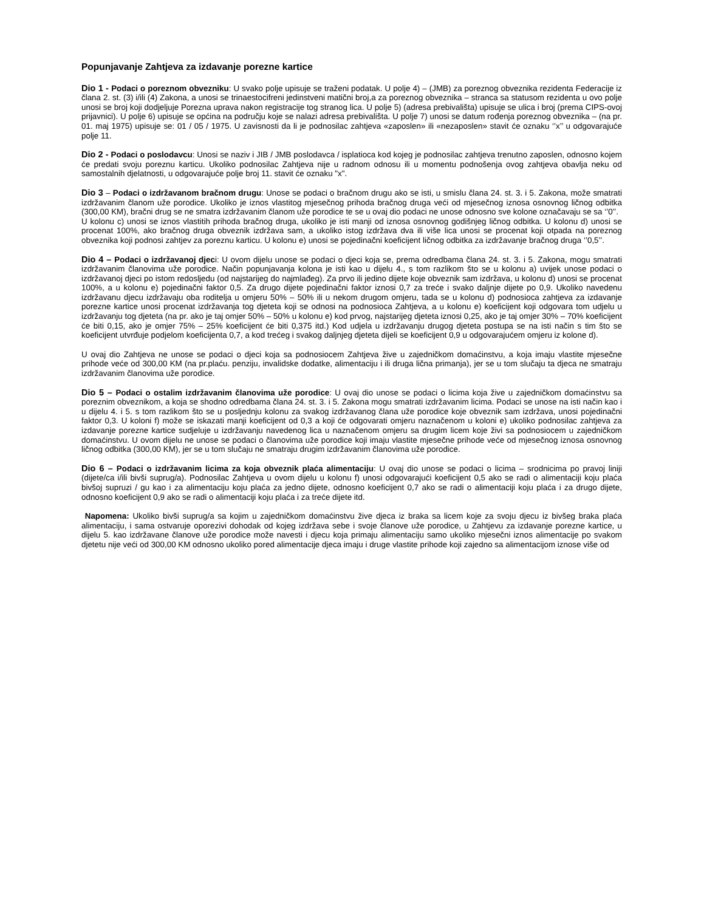Popunjavanje Zahtjeva za izdavanje porezne kartice
Dio 1 - Podaci o poreznom obvezniku: U svako polje upisuje se traženi podatak. U polje 4) – (JMB) za poreznog obveznika rezidenta Federacije iz člana 2. st. (3) i/ili (4) Zakona, a unosi se trinaestocifreni jedinstveni matični broj,a za poreznog obveznika – stranca sa statusom rezidenta u ovo polje unosi se broj koji dodjeljuje Porezna uprava nakon registracije tog stranog lica. U polje 5) (adresa prebivališta) upisuje se ulica i broj (prema CIPS-ovoj prijavnici). U polje 6) upisuje se općina na području koje se nalazi adresa prebivališta. U polje 7) unosi se datum rođenja poreznog obveznika – (na pr. 01. maj 1975) upisuje se: 01 / 05 / 1975. U zavisnosti da li je podnosilac zahtjeva «zaposlen» ili «nezaposlen» stavit će oznaku ‘’x’’ u odgovarajuće polje 11.
Dio 2 - Podaci o poslodavcu: Unosi se naziv i JIB / JMB poslodavca / isplatioca kod kojeg je podnosilac zahtjeva trenutno zaposlen, odnosno kojem će predati svoju poreznu karticu. Ukoliko podnosilac Zahtjeva nije u radnom odnosu ili u momentu podnošenja ovog zahtjeva obavlja neku od samostalnih djelatnosti, u odgovarajuće polje broj 11. stavit će oznaku "x".
Dio 3 – Podaci o izdržavanom bračnom drugu: Unose se podaci o bračnom drugu ako se isti, u smislu člana 24. st. 3. i 5. Zakona, može smatrati izdržavanim članom uže porodice. Ukoliko je iznos vlastitog mjesečnog prihoda bračnog druga veći od mjesečnog iznosa osnovnog ličnog odbitka (300,00 KM), bračni drug se ne smatra izdržavanim članom uže porodice te se u ovaj dio podaci ne unose odnosno sve kolone označavaju se sa ‘’0’’.
U kolonu c) unosi se iznos vlastitih prihoda bračnog druga, ukoliko je isti manji od iznosa osnovnog godišnjeg ličnog odbitka. U kolonu d) unosi se procenat 100%, ako bračnog druga obveznik izdržava sam, a ukoliko istog izdržava dva ili više lica unosi se procenat koji otpada na poreznog obveznika koji podnosi zahtjev za poreznu karticu. U kolonu e) unosi se pojedinačni koeficijent ličnog odbitka za izdržavanje bračnog druga ‘’0,5’’.
Dio 4 – Podaci o izdržavanoj djeci: U ovom dijelu unose se podaci o djeci koja se, prema odredbama člana 24. st. 3. i 5. Zakona, mogu smatrati izdržavanim članovima uže porodice. Način popunjavanja kolona je isti kao u dijelu 4., s tom razlikom što se u kolonu a) uvijek unose podaci o izdržavanoj djeci po istom redosljedu (od najstarijeg do najmlađeg). Za prvo ili jedino dijete koje obveznik sam izdržava, u kolonu d) unosi se procenat 100%, a u kolonu e) pojedinačni faktor 0,5. Za drugo dijete pojedinačni faktor iznosi 0,7 za treće i svako daljnje dijete po 0,9. Ukoliko navedenu izdržavanu djecu izdržavaju oba roditelja u omjeru 50% – 50% ili u nekom drugom omjeru, tada se u kolonu d) podnosioca zahtjeva za izdavanje porezne kartice unosi procenat izdržavanja tog djeteta koji se odnosi na podnosioca Zahtjeva, a u kolonu e) koeficijent koji odgovara tom udjelu u izdržavanju tog djeteta (na pr. ako je taj omjer 50% – 50% u kolonu e) kod prvog, najstarijeg djeteta iznosi 0,25, ako je taj omjer 30% – 70% koeficijent će biti 0,15, ako je omjer 75% – 25% koeficijent će biti 0,375 itd.) Kod udjela u izdržavanju drugog djeteta postupa se na isti način s tim što se koeficijent utvrđuje podjelom koeficijenta 0,7, a kod trećeg i svakog daljnjeg djeteta dijeli se koeficijent 0,9 u odgovarajućem omjeru iz kolone d).
U ovaj dio Zahtjeva ne unose se podaci o djeci koja sa podnosiocem Zahtjeva žive u zajedničkom domaćinstvu, a koja imaju vlastite mjesečne prihode veće od 300,00 KM (na pr.plaću. penziju, invalidske dodatke, alimentaciju i ili druga lična primanja), jer se u tom slučaju ta djeca ne smatraju izdržavanim članovima uže porodice.
Dio 5 – Podaci o ostalim izdržavanim članovima uže porodice: U ovaj dio unose se podaci o licima koja žive u zajedničkom domaćinstvu sa poreznim obveznikom, a koja se shodno odredbama člana 24. st. 3. i 5. Zakona mogu smatrati izdržavanim licima. Podaci se unose na isti način kao i u dijelu 4. i 5. s tom razlikom što se u posljednju kolonu za svakog izdržavanog člana uže porodice koje obveznik sam izdržava, unosi pojedinačni faktor 0,3. U koloni f) može se iskazati manji koeficijent od 0,3 a koji će odgovarati omjeru naznačenom u koloni e) ukoliko podnosilac zahtjeva za izdavanje porezne kartice sudjeluje u izdržavanju navedenog lica u naznačenom omjeru sa drugim licem koje živi sa podnosiocem u zajedničkom domaćinstvu. U ovom dijelu ne unose se podaci o članovima uže porodice koji imaju vlastite mjesečne prihode veće od mjesečnog iznosa osnovnog ličnog odbitka (300,00 KM), jer se u tom slučaju ne smatraju drugim izdržavanim članovima uže porodice.
Dio 6 – Podaci o izdržavanim licima za koja obveznik plaća alimentaciju: U ovaj dio unose se podaci o licima – srodnicima po pravoj liniji (dijete/ca i/ili bivši suprug/a). Podnosilac Zahtjeva u ovom dijelu u kolonu f) unosi odgovarajući koeficijent 0,5 ako se radi o alimentaciji koju plaća bivšoj supruzi / gu kao i za alimentaciju koju plaća za jedno dijete, odnosno koeficijent 0,7 ako se radi o alimentaciji koju plaća i za drugo dijete, odnosno koeficijent 0,9 ako se radi o alimentaciji koju plaća i za treće dijete itd.
Napomena: Ukoliko bivši suprug/a sa kojim u zajedničkom domaćinstvu žive djeca iz braka sa licem koje za svoju djecu iz bivšeg braka plaća alimentaciju, i sama ostvaruje oporezivi dohodak od kojeg izdržava sebe i svoje članove uže porodice, u Zahtjevu za izdavanje porezne kartice, u dijelu 5. kao izdržavane članove uže porodice može navesti i djecu koja primaju alimentaciju samo ukoliko mjesečni iznos alimentacije po svakom djetetu nije veći od 300,00 KM odnosno ukoliko pored alimentacije djeca imaju i druge vlastite prihode koji zajedno sa alimentacijom iznose više od